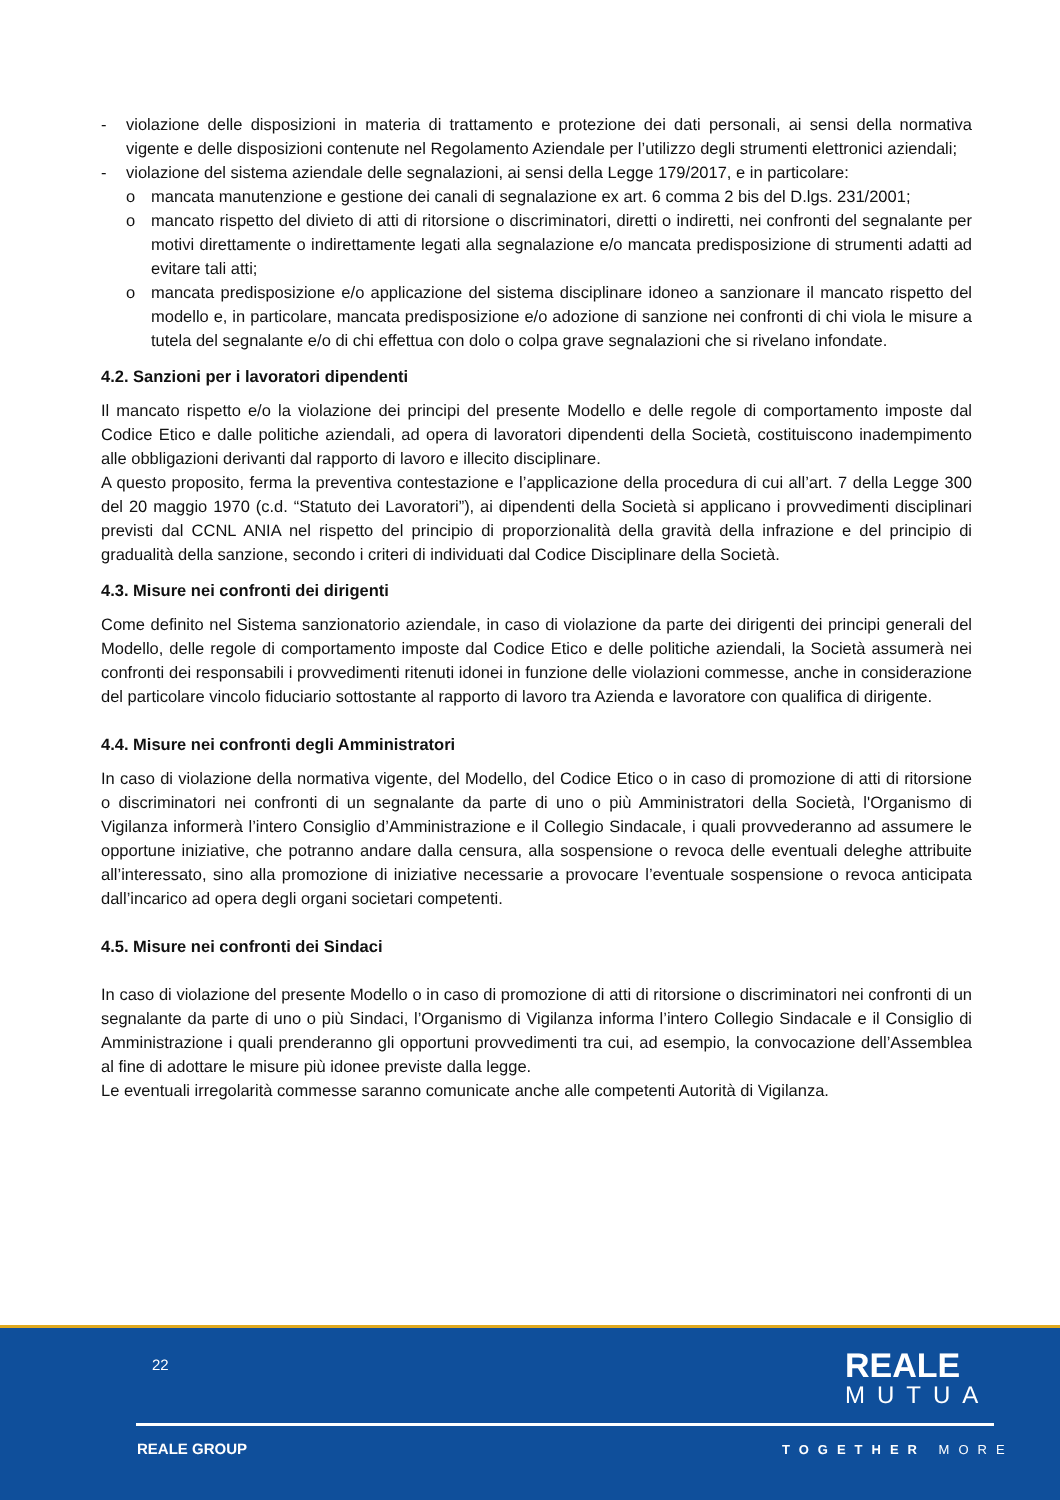- violazione delle disposizioni in materia di trattamento e protezione dei dati personali, ai sensi della normativa vigente e delle disposizioni contenute nel Regolamento Aziendale per l’utilizzo degli strumenti elettronici aziendali;
- violazione del sistema aziendale delle segnalazioni, ai sensi della Legge 179/2017, e in particolare:
o mancata manutenzione e gestione dei canali di segnalazione ex art. 6 comma 2 bis del D.lgs. 231/2001;
o mancato rispetto del divieto di atti di ritorsione o discriminatori, diretti o indiretti, nei confronti del segnalante per motivi direttamente o indirettamente legati alla segnalazione e/o mancata predisposizione di strumenti adatti ad evitare tali atti;
o mancata predisposizione e/o applicazione del sistema disciplinare idoneo a sanzionare il mancato rispetto del modello e, in particolare, mancata predisposizione e/o adozione di sanzione nei confronti di chi viola le misure a tutela del segnalante e/o di chi effettua con dolo o colpa grave segnalazioni che si rivelano infondate.
4.2. Sanzioni per i lavoratori dipendenti
Il mancato rispetto e/o la violazione dei principi del presente Modello e delle regole di comportamento imposte dal Codice Etico e dalle politiche aziendali, ad opera di lavoratori dipendenti della Società, costituiscono inadempimento alle obbligazioni derivanti dal rapporto di lavoro e illecito disciplinare.
A questo proposito, ferma la preventiva contestazione e l’applicazione della procedura di cui all’art. 7 della Legge 300 del 20 maggio 1970 (c.d. “Statuto dei Lavoratori”), ai dipendenti della Società si applicano i provvedimenti disciplinari previsti dal CCNL ANIA nel rispetto del principio di proporzionalità della gravità della infrazione e del principio di gradualità della sanzione, secondo i criteri di individuati dal Codice Disciplinare della Società.
4.3. Misure nei confronti dei dirigenti
Come definito nel Sistema sanzionatorio aziendale, in caso di violazione da parte dei dirigenti dei principi generali del Modello, delle regole di comportamento imposte dal Codice Etico e delle politiche aziendali, la Società assumerà nei confronti dei responsabili i provvedimenti ritenuti idonei in funzione delle violazioni commesse, anche in considerazione del particolare vincolo fiduciario sottostante al rapporto di lavoro tra Azienda e lavoratore con qualifica di dirigente.
4.4. Misure nei confronti degli Amministratori
In caso di violazione della normativa vigente, del Modello, del Codice Etico o in caso di promozione di atti di ritorsione o discriminatori nei confronti di un segnalante da parte di uno o più Amministratori della Società, l'Organismo di Vigilanza informerà l’intero Consiglio d’Amministrazione e il Collegio Sindacale, i quali provvederanno ad assumere le opportune iniziative, che potranno andare dalla censura, alla sospensione o revoca delle eventuali deleghe attribuite all’interessato, sino alla promozione di iniziative necessarie a provocare l’eventuale sospensione o revoca anticipata dall’incarico ad opera degli organi societari competenti.
4.5. Misure nei confronti dei Sindaci
In caso di violazione del presente Modello o in caso di promozione di atti di ritorsione o discriminatori nei confronti di un segnalante da parte di uno o più Sindaci, l’Organismo di Vigilanza informa l’intero Collegio Sindacale e il Consiglio di Amministrazione i quali prenderanno gli opportuni provvedimenti tra cui, ad esempio, la convocazione dell’Assemblea al fine di adottare le misure più idonee previste dalla legge.
Le eventuali irregolarità commesse saranno comunicate anche alle competenti Autorità di Vigilanza.
22 REALE
MUTUA
REALE GROUP TOGETHER MORE